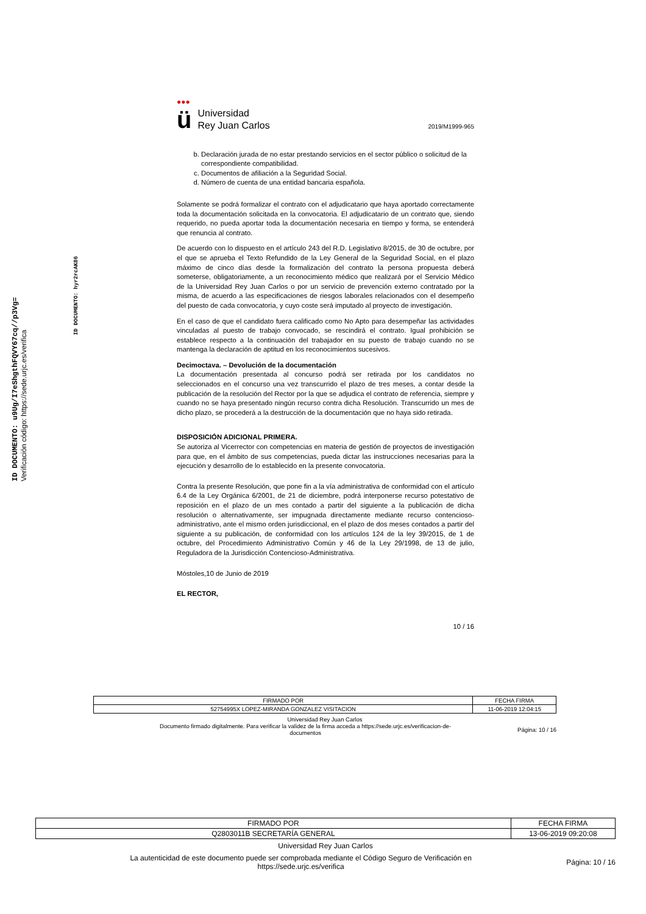ID DOCUMENTO: u9Ug/I7eShgthFQVY67cq//p3Vg=
Verificación código: https://sede.urjc.es/verifica
ID DOCUMENTO: hyr2rcAK86
●●●
ü
Universidad
Rey Juan Carlos
2019/M1999-965
b. Declaración jurada de no estar prestando servicios en el sector público o solicitud de la correspondiente compatibilidad.
c. Documentos de afiliación a la Seguridad Social.
d. Número de cuenta de una entidad bancaria española.
Solamente se podrá formalizar el contrato con el adjudicatario que haya aportado correctamente toda la documentación solicitada en la convocatoria. El adjudicatario de un contrato que, siendo requerido, no pueda aportar toda la documentación necesaria en tiempo y forma, se entenderá que renuncia al contrato.
De acuerdo con lo dispuesto en el artículo 243 del R.D. Legislativo 8/2015, de 30 de octubre, por el que se aprueba el Texto Refundido de la Ley General de la Seguridad Social, en el plazo máximo de cinco días desde la formalización del contrato la persona propuesta deberá someterse, obligatoriamente, a un reconocimiento médico que realizará por el Servicio Médico de la Universidad Rey Juan Carlos o por un servicio de prevención externo contratado por la misma, de acuerdo a las especificaciones de riesgos laborales relacionados con el desempeño del puesto de cada convocatoria, y cuyo coste será imputado al proyecto de investigación.
En el caso de que el candidato fuera calificado como No Apto para desempeñar las actividades vinculadas al puesto de trabajo convocado, se rescindirá el contrato. Igual prohibición se establece respecto a la continuación del trabajador en su puesto de trabajo cuando no se mantenga la declaración de aptitud en los reconocimientos sucesivos.
Decimoctava. – Devolución de la documentación
La documentación presentada al concurso podrá ser retirada por los candidatos no seleccionados en el concurso una vez transcurrido el plazo de tres meses, a contar desde la publicación de la resolución del Rector por la que se adjudica el contrato de referencia, siempre y cuando no se haya presentado ningún recurso contra dicha Resolución. Transcurrido un mes de dicho plazo, se procederá a la destrucción de la documentación que no haya sido retirada.
DISPOSICIÓN ADICIONAL PRIMERA.
Se autoriza al Vicerrector con competencias en materia de gestión de proyectos de investigación para que, en el ámbito de sus competencias, pueda dictar las instrucciones necesarias para la ejecución y desarrollo de lo establecido en la presente convocatoria.
Contra la presente Resolución, que pone fin a la vía administrativa de conformidad con el artículo 6.4 de la Ley Orgánica 6/2001, de 21 de diciembre, podrá interponerse recurso potestativo de reposición en el plazo de un mes contado a partir del siguiente a la publicación de dicha resolución o alternativamente, ser impugnada directamente mediante recurso contencioso-administrativo, ante el mismo orden jurisdiccional, en el plazo de dos meses contados a partir del siguiente a su publicación, de conformidad con los artículos 124 de la ley 39/2015, de 1 de octubre, del Procedimiento Administrativo Común y 46 de la Ley 29/1998, de 13 de julio, Reguladora de la Jurisdicción Contencioso-Administrativa.
Móstoles,10 de Junio de 2019
EL RECTOR,
10 / 16
| FIRMADO POR | FECHA FIRMA |
| 52754995X LOPEZ-MIRANDA GONZALEZ VISITACION | 11-06-2019 12:04:15 |
Universidad Rey Juan Carlos
Documento firmado digitalmente. Para verificar la validez de la firma acceda a https://sede.urjc.es/verificacion-de-
documentos
Página: 10 / 16
| FIRMADO POR | FECHA FIRMA |
| Q2803011B SECRETARÍA GENERAL | 13-06-2019 09:20:08 |
Universidad Rey Juan Carlos
La autenticidad de este documento puede ser comprobada mediante el Código Seguro de Verificación en
https://sede.urjc.es/verifica
Página: 10 / 16